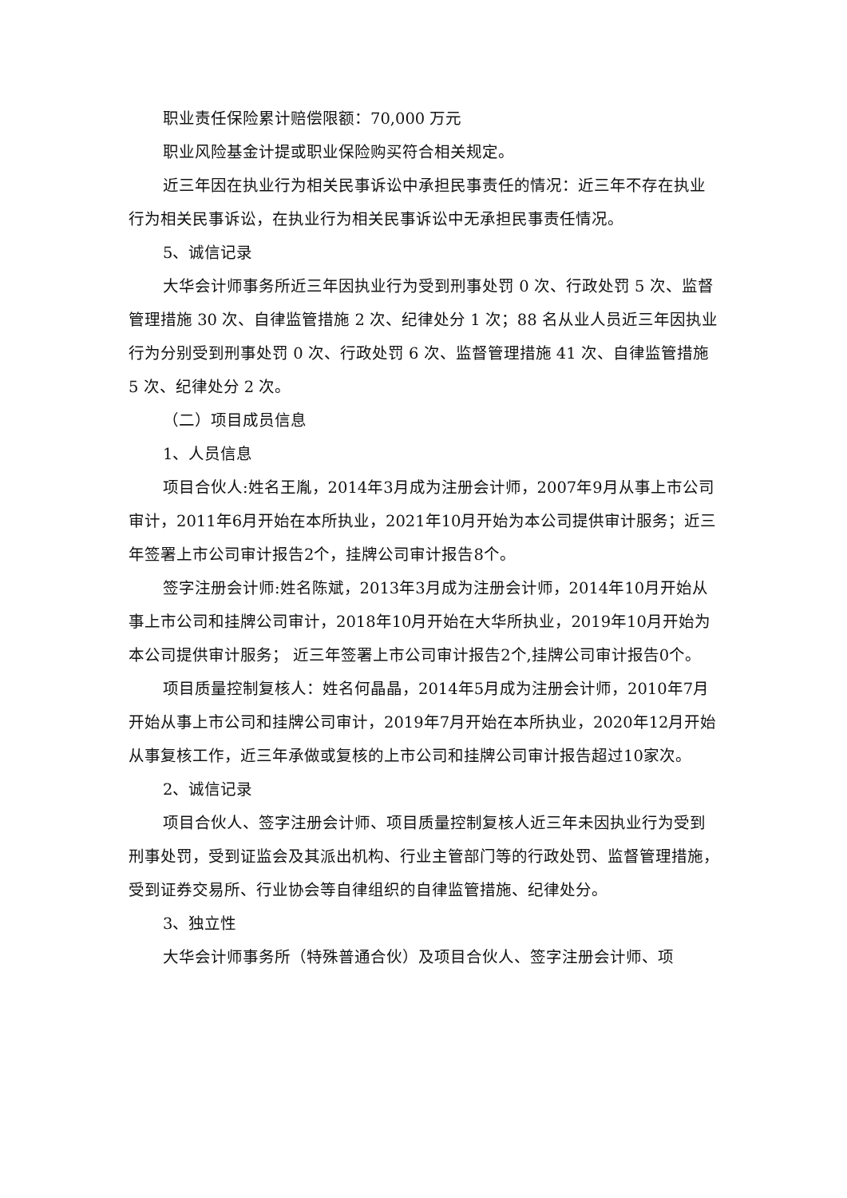职业责任保险累计赔偿限额：70,000 万元
职业风险基金计提或职业保险购买符合相关规定。
近三年因在执业行为相关民事诉讼中承担民事责任的情况：近三年不存在执业行为相关民事诉讼，在执业行为相关民事诉讼中无承担民事责任情况。
5、诚信记录
大华会计师事务所近三年因执业行为受到刑事处罚 0 次、行政处罚 5 次、监督管理措施 30 次、自律监管措施 2 次、纪律处分 1 次；88 名从业人员近三年因执业行为分别受到刑事处罚 0 次、行政处罚 6 次、监督管理措施 41 次、自律监管措施 5 次、纪律处分 2 次。
（二）项目成员信息
1、人员信息
项目合伙人:姓名王胤，2014年3月成为注册会计师，2007年9月从事上市公司审计，2011年6月开始在本所执业，2021年10月开始为本公司提供审计服务；近三年签署上市公司审计报告2个，挂牌公司审计报告8个。
签字注册会计师:姓名陈斌，2013年3月成为注册会计师，2014年10月开始从事上市公司和挂牌公司审计，2018年10月开始在大华所执业，2019年10月开始为本公司提供审计服务； 近三年签署上市公司审计报告2个,挂牌公司审计报告0个。
项目质量控制复核人：姓名何晶晶，2014年5月成为注册会计师，2010年7月开始从事上市公司和挂牌公司审计，2019年7月开始在本所执业，2020年12月开始从事复核工作，近三年承做或复核的上市公司和挂牌公司审计报告超过10家次。
2、诚信记录
项目合伙人、签字注册会计师、项目质量控制复核人近三年未因执业行为受到刑事处罚，受到证监会及其派出机构、行业主管部门等的行政处罚、监督管理措施，受到证券交易所、行业协会等自律组织的自律监管措施、纪律处分。
3、独立性
大华会计师事务所（特殊普通合伙）及项目合伙人、签字注册会计师、项